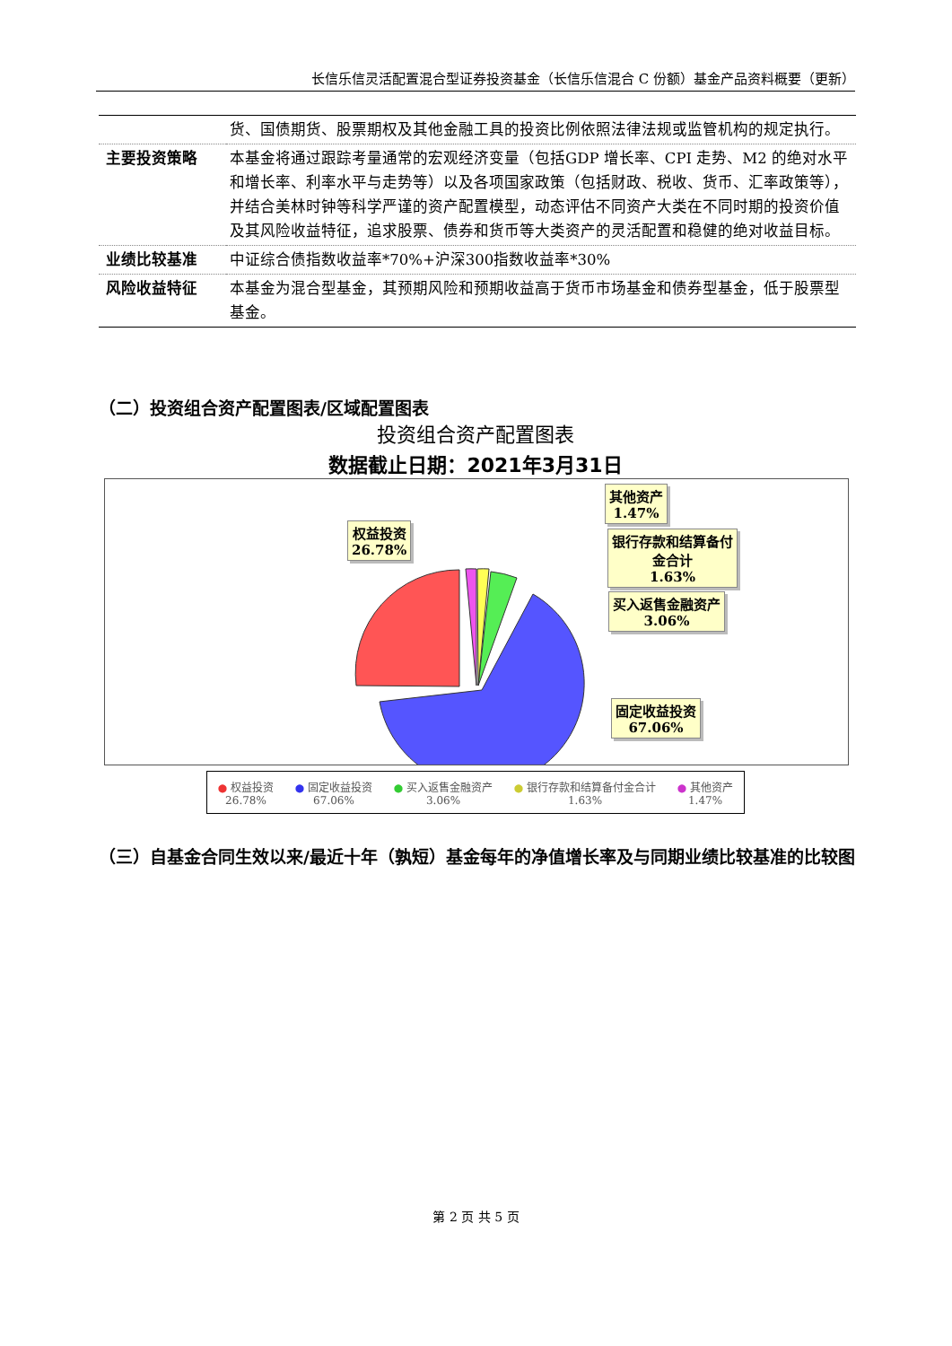长信乐信灵活配置混合型证券投资基金（长信乐信混合 C 份额）基金产品资料概要（更新）
| | 货、国债期货、股票期权及其他金融工具的投资比例依照法律法规或监管机构的规定执行。 |
| 主要投资策略 | 本基金将通过跟踪考量通常的宏观经济变量（包括GDP 增长率、CPI 走势、M2 的绝对水平和增长率、利率水平与走势等）以及各项国家政策（包括财政、税收、货币、汇率政策等），并结合美林时钟等科学严谨的资产配置模型，动态评估不同资产大类在不同时期的投资价值及其风险收益特征，追求股票、债券和货币等大类资产的灵活配置和稳健的绝对收益目标。 |
| 业绩比较基准 | 中证综合债指数收益率*70%+沪深300指数收益率*30% |
| 风险收益特征 | 本基金为混合型基金，其预期风险和预期收益高于货币市场基金和债券型基金，低于股票型基金。 |
（二）投资组合资产配置图表/区域配置图表
投资组合资产配置图表
数据截止日期：2021年3月31日
权益投资
26.78%
其他资产
1.47%
银行存款和结算备付
金合计
1.63%
买入返售金融资产
3.06%
固定收益投资
67.06%
● 权益投资
26.78%
● 固定收益投资
67.06%
● 买入返售金融资产
3.06%
● 银行存款和结算备付金合计
1.63%
● 其他资产
1.47%
（三）自基金合同生效以来/最近十年（孰短）基金每年的净值增长率及与同期业绩比较基准的比较图
第 2 页 共 5 页